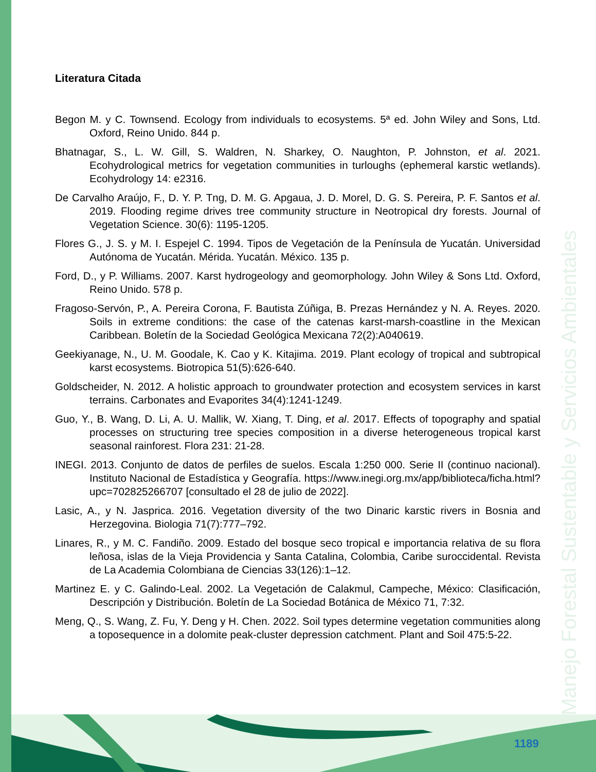Manejo Forestal Sustentable y Servicios Ambientales
Literatura Citada
Begon M. y C. Townsend. Ecology from individuals to ecosystems. 5ª ed. John Wiley and Sons, Ltd. Oxford, Reino Unido. 844 p.
Bhatnagar, S., L. W. Gill, S. Waldren, N. Sharkey, O. Naughton, P. Johnston, et al. 2021. Ecohydrological metrics for vegetation communities in turloughs (ephemeral karstic wetlands). Ecohydrology 14: e2316.
De Carvalho Araújo, F., D. Y. P. Tng, D. M. G. Apgaua, J. D. Morel, D. G. S. Pereira, P. F. Santos et al. 2019. Flooding regime drives tree community structure in Neotropical dry forests. Journal of Vegetation Science. 30(6): 1195-1205.
Flores G., J. S. y M. I. Espejel C. 1994. Tipos de Vegetación de la Península de Yucatán. Universidad Autónoma de Yucatán. Mérida. Yucatán. México. 135 p.
Ford, D., y P. Williams. 2007. Karst hydrogeology and geomorphology. John Wiley & Sons Ltd. Oxford, Reino Unido. 578 p.
Fragoso-Servón, P., A. Pereira Corona, F. Bautista Zúñiga, B. Prezas Hernández y N. A. Reyes. 2020. Soils in extreme conditions: the case of the catenas karst-marsh-coastline in the Mexican Caribbean. Boletín de la Sociedad Geológica Mexicana 72(2):A040619.
Geekiyanage, N., U. M. Goodale, K. Cao y K. Kitajima. 2019. Plant ecology of tropical and subtropical karst ecosystems. Biotropica 51(5):626-640.
Goldscheider, N. 2012. A holistic approach to groundwater protection and ecosystem services in karst terrains. Carbonates and Evaporites 34(4):1241-1249.
Guo, Y., B. Wang, D. Li, A. U. Mallik, W. Xiang, T. Ding, et al. 2017. Effects of topography and spatial processes on structuring tree species composition in a diverse heterogeneous tropical karst seasonal rainforest. Flora 231: 21-28.
INEGI. 2013. Conjunto de datos de perfiles de suelos. Escala 1:250 000. Serie II (continuo nacional). Instituto Nacional de Estadística y Geografía. https://www.inegi.org.mx/app/biblioteca/ficha.html?upc=702825266707 [consultado el 28 de julio de 2022].
Lasic, A., y N. Jasprica. 2016. Vegetation diversity of the two Dinaric karstic rivers in Bosnia and Herzegovina. Biologia 71(7):777–792.
Linares, R., y M. C. Fandiño. 2009. Estado del bosque seco tropical e importancia relativa de su flora leñosa, islas de la Vieja Providencia y Santa Catalina, Colombia, Caribe suroccidental. Revista de La Academia Colombiana de Ciencias 33(126):1–12.
Martinez E. y C. Galindo-Leal. 2002. La Vegetación de Calakmul, Campeche, México: Clasificación, Descripción y Distribución. Boletín de La Sociedad Botánica de México 71, 7:32.
Meng, Q., S. Wang, Z. Fu, Y. Deng y H. Chen. 2022. Soil types determine vegetation communities along a toposequence in a dolomite peak-cluster depression catchment. Plant and Soil 475:5-22.
1189